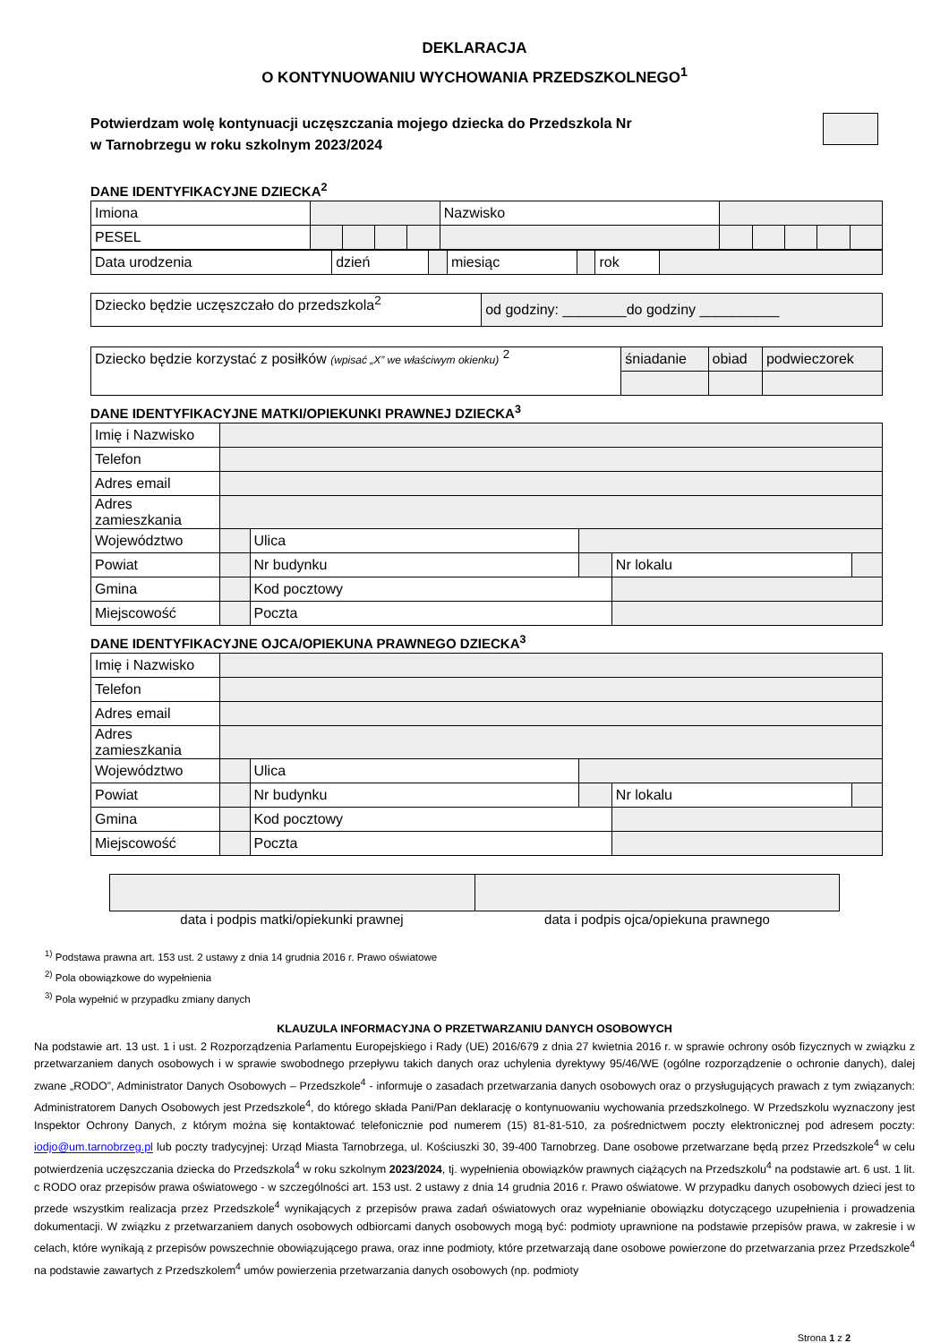DEKLARACJA
O KONTYNUOWANIU WYCHOWANIA PRZEDSZKOLNEGO<sup>1</sup>
Potwierdzam wolę kontynuacji uczęszczania mojego dziecka do Przedszkola Nr
w Tarnobrzegu w roku szkolnym 2023/2024
DANE IDENTYFIKACYJNE DZIECKA<sup>2</sup>
| Imiona | | | | | | Nazwisko | | | | | |
| PESEL | | | | | | | | | | | |
| Data urodzenia | dzień | | miesiąc | | rok | |
| Dziecko będzie uczęszczało do przedszkola<sup>2</sup> | od godziny: ________do godziny __________ |
| Dziecko będzie korzystać z posiłków (wpisać „X” we właściwym okienku) <sup>2</sup> | śniadanie | obiad | podwieczorek |
DANE IDENTYFIKACYJNE MATKI/OPIEKUNKI PRAWNEJ DZIECKA<sup>3</sup>
| Imię i Nazwisko | | | | | |
| Telefon | | | | | |
| Adres email | | | | | |
| Adres zamieszkania | | | | | |
| Województwo | | Ulica | | | |
| Powiat | | Nr budynku | | Nr lokalu | |
| Gmina | | Kod pocztowy | | | |
| Miejscowość | | Poczta | | | |
DANE IDENTYFIKACYJNE OJCA/OPIEKUNA PRAWNEGO DZIECKA<sup>3</sup>
| Imię i Nazwisko | | | | | |
| Telefon | | | | | |
| Adres email | | | | | |
| Adres zamieszkania | | | | | |
| Województwo | | Ulica | | | |
| Powiat | | Nr budynku | | Nr lokalu | |
| Gmina | | Kod pocztowy | | | |
| Miejscowość | | Poczta | | | |
data i podpis matki/opiekunki prawnej
data i podpis ojca/opiekuna prawnego
<sup>1)</sup> Podstawa prawna art. 153 ust. 2 ustawy z dnia 14 grudnia 2016 r. Prawo oświatowe
<sup>2)</sup> Pola obowiązkowe do wypełnienia
<sup>3)</sup> Pola wypełnić w przypadku zmiany danych
KLAUZULA INFORMACYJNA O PRZETWARZANIU DANYCH OSOBOWYCH
Na podstawie art. 13 ust. 1 i ust. 2 Rozporządzenia Parlamentu Europejskiego i Rady (UE) 2016/679 z dnia 27 kwietnia 2016 r. w sprawie ochrony osób fizycznych w związku z przetwarzaniem danych osobowych i w sprawie swobodnego przepływu takich danych oraz uchylenia dyrektywy 95/46/WE (ogólne rozporządzenie o ochronie danych), dalej zwane „RODO”, Administrator Danych Osobowych – Przedszkole<sup>4</sup> - informuje o zasadach przetwarzania danych osobowych oraz o przysługujących prawach z tym związanych: Administratorem Danych Osobowych jest Przedszkole<sup>4</sup>, do którego składa Pani/Pan deklarację o kontynuowaniu wychowania przedszkolnego. W Przedszkolu wyznaczony jest Inspektor Ochrony Danych, z którym można się kontaktować telefonicznie pod numerem (15) 81-81-510, za pośrednictwem poczty elektronicznej pod adresem poczty: iodjo@um.tarnobrzeg.pl lub poczty tradycyjnej: Urząd Miasta Tarnobrzega, ul. Kościuszki 30, 39-400 Tarnobrzeg. Dane osobowe przetwarzane będą przez Przedszkole<sup>4</sup> w celu potwierdzenia uczęszczania dziecka do Przedszkola<sup>4</sup> w roku szkolnym 2023/2024, tj. wypełnienia obowiązków prawnych ciążących na Przedszkolu<sup>4</sup> na podstawie art. 6 ust. 1 lit. c RODO oraz przepisów prawa oświatowego - w szczególności art. 153 ust. 2 ustawy z dnia 14 grudnia 2016 r. Prawo oświatowe. W przypadku danych osobowych dzieci jest to przede wszystkim realizacja przez Przedszkole<sup>4</sup> wynikających z przepisów prawa zadań oświatowych oraz wypełnianie obowiązku dotyczącego uzupełnienia i prowadzenia dokumentacji. W związku z przetwarzaniem danych osobowych odbiorcami danych osobowych mogą być: podmioty uprawnione na podstawie przepisów prawa, w zakresie i w celach, które wynikają z przepisów powszechnie obowiązującego prawa, oraz inne podmioty, które przetwarzają dane osobowe powierzone do przetwarzania przez Przedszkole<sup>4</sup> na podstawie zawartych z Przedszkolem<sup>4</sup> umów powierzenia przetwarzania danych osobowych (np. podmioty
Strona 1 z 2